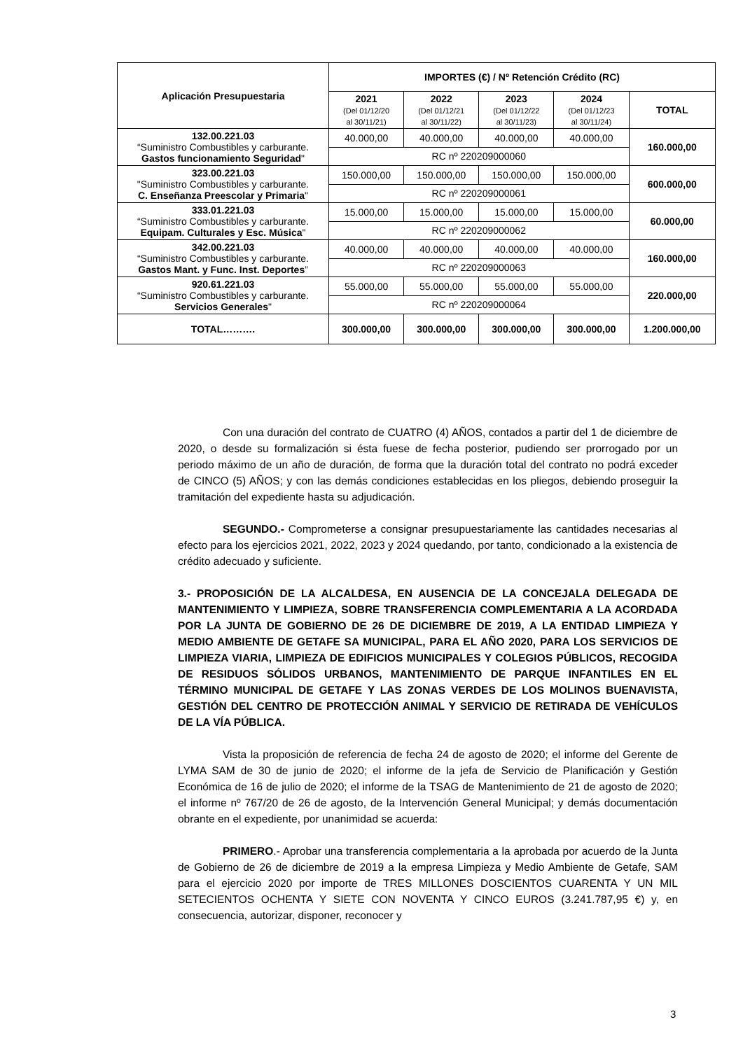| Aplicación Presupuestaria | IMPORTES (€) / Nº Retención Crédito (RC) | | | | |
| --- | --- | --- | --- | --- | --- |
| | 2021 (Del 01/12/20 al 30/11/21) | 2022 (Del 01/12/21 al 30/11/22) | 2023 (Del 01/12/22 al 30/11/23) | 2024 (Del 01/12/23 al 30/11/24) | TOTAL |
| 132.00.221.03 “Suministro Combustibles y carburante. Gastos funcionamiento Seguridad " | 40.000,00 | 40.000,00 | 40.000,00 | 40.000,00 | 160.000,00 |
| | RC nº 220209000060 | | | | |
| 323.00.221.03 "Suministro Combustibles y carburante. C. Enseñanza Preescolar y Primaria " | 150.000,00 | 150.000,00 | 150.000,00 | 150.000,00 | 600.000,00 |
| | RC nº 220209000061 | | | | |
| 333.01.221.03 “Suministro Combustibles y carburante. Equipam. Culturales y Esc. Música " | 15.000,00 | 15.000,00 | 15.000,00 | 15.000,00 | 60.000,00 |
| | RC nº 220209000062 | | | | |
| 342.00.221.03 “Suministro Combustibles y carburante. Gastos Mant. y Func. Inst. Deportes ” | 40.000,00 | 40.000,00 | 40.000,00 | 40.000,00 | 160.000,00 |
| | RC nº 220209000063 | | | | |
| 920.61.221.03 “Suministro Combustibles y carburante. Servicios Generales " | 55.000,00 | 55.000,00 | 55.000,00 | 55.000,00 | 220.000,00 |
| | RC nº 220209000064 | | | | |
| TOTAL………. | 300.000,00 | 300.000,00 | 300.000,00 | 300.000,00 | 1.200.000,00 |
Con una duración del contrato de CUATRO (4) AÑOS, contados a partir del 1 de diciembre de 2020, o desde su formalización si ésta fuese de fecha posterior, pudiendo ser prorrogado por un periodo máximo de un año de duración, de forma que la duración total del contrato no podrá exceder de CINCO (5) AÑOS; y con las demás condiciones establecidas en los pliegos, debiendo proseguir la tramitación del expediente hasta su adjudicación.
SEGUNDO.- Comprometerse a consignar presupuestariamente las cantidades necesarias al efecto para los ejercicios 2021, 2022, 2023 y 2024 quedando, por tanto, condicionado a la existencia de crédito adecuado y suficiente.
3.- PROPOSICIÓN DE LA ALCALDESA, EN AUSENCIA DE LA CONCEJALA DELEGADA DE MANTENIMIENTO Y LIMPIEZA, SOBRE TRANSFERENCIA COMPLEMENTARIA A LA ACORDADA POR LA JUNTA DE GOBIERNO DE 26 DE DICIEMBRE DE 2019, A LA ENTIDAD LIMPIEZA Y MEDIO AMBIENTE DE GETAFE SA MUNICIPAL, PARA EL AÑO 2020, PARA LOS SERVICIOS DE LIMPIEZA VIARIA, LIMPIEZA DE EDIFICIOS MUNICIPALES Y COLEGIOS PÚBLICOS, RECOGIDA DE RESIDUOS SÓLIDOS URBANOS, MANTENIMIENTO DE PARQUE INFANTILES EN EL TÉRMINO MUNICIPAL DE GETAFE Y LAS ZONAS VERDES DE LOS MOLINOS BUENAVISTA, GESTIÓN DEL CENTRO DE PROTECCIÓN ANIMAL Y SERVICIO DE RETIRADA DE VEHÍCULOS DE LA VÍA PÚBLICA.
Vista la proposición de referencia de fecha 24 de agosto de 2020; el informe del Gerente de LYMA SAM de 30 de junio de 2020; el informe de la jefa de Servicio de Planificación y Gestión Económica de 16 de julio de 2020; el informe de la TSAG de Mantenimiento de 21 de agosto de 2020; el informe nº 767/20 de 26 de agosto, de la Intervención General Municipal; y demás documentación obrante en el expediente, por unanimidad se acuerda:
PRIMERO.- Aprobar una transferencia complementaria a la aprobada por acuerdo de la Junta de Gobierno de 26 de diciembre de 2019 a la empresa Limpieza y Medio Ambiente de Getafe, SAM para el ejercicio 2020 por importe de TRES MILLONES DOSCIENTOS CUARENTA Y UN MIL SETECIENTOS OCHENTA Y SIETE CON NOVENTA Y CINCO EUROS (3.241.787,95 €) y, en consecuencia, autorizar, disponer, reconocer y
3